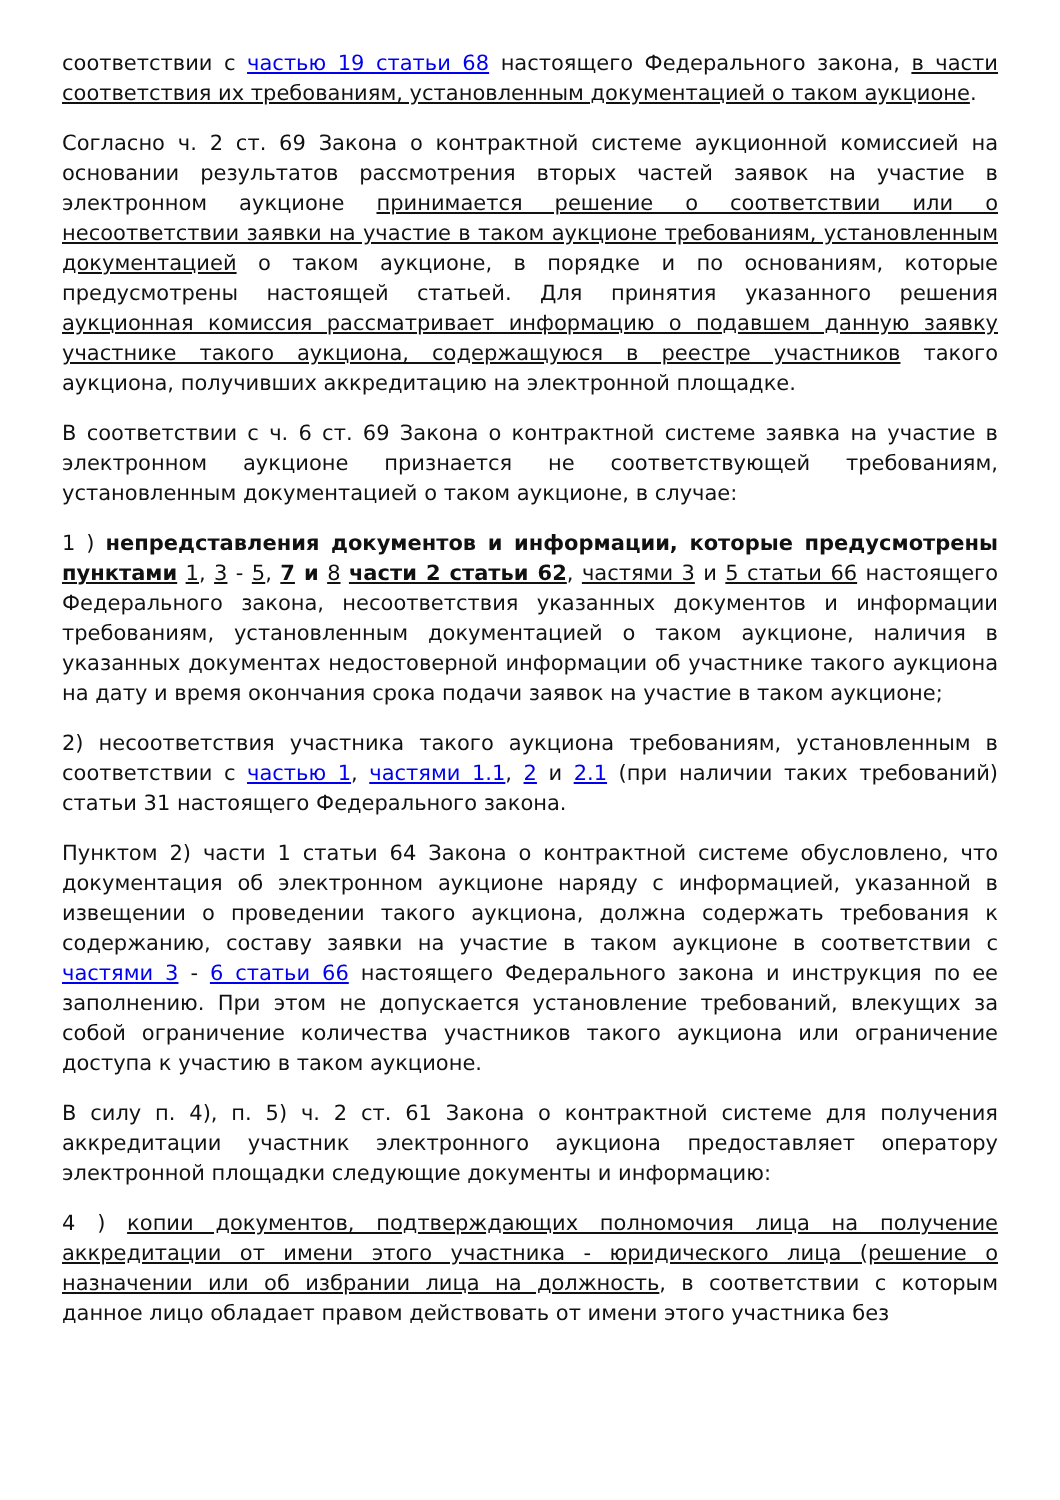соответствии с частью 19 статьи 68 настоящего Федерального закона, в части соответствия их требованиям, установленным документацией о таком аукционе.
Согласно ч. 2 ст. 69 Закона о контрактной системе аукционной комиссией на основании результатов рассмотрения вторых частей заявок на участие в электронном аукционе принимается решение о соответствии или о несоответствии заявки на участие в таком аукционе требованиям, установленным документацией о таком аукционе, в порядке и по основаниям, которые предусмотрены настоящей статьей. Для принятия указанного решения аукционная комиссия рассматривает информацию о подавшем данную заявку участнике такого аукциона, содержащуюся в реестре участников такого аукциона, получивших аккредитацию на электронной площадке.
В соответствии с ч. 6 ст. 69 Закона о контрактной системе заявка на участие в электронном аукционе признается не соответствующей требованиям, установленным документацией о таком аукционе, в случае:
1 ) непредставления документов и информации, которые предусмотрены пунктами 1, 3 - 5, 7 и 8 части 2 статьи 62, частями 3 и 5 статьи 66 настоящего Федерального закона, несоответствия указанных документов и информации требованиям, установленным документацией о таком аукционе, наличия в указанных документах недостоверной информации об участнике такого аукциона на дату и время окончания срока подачи заявок на участие в таком аукционе;
2) несоответствия участника такого аукциона требованиям, установленным в соответствии с частью 1, частями 1.1, 2 и 2.1 (при наличии таких требований) статьи 31 настоящего Федерального закона.
Пунктом 2) части 1 статьи 64 Закона о контрактной системе обусловлено, что документация об электронном аукционе наряду с информацией, указанной в извещении о проведении такого аукциона, должна содержать требования к содержанию, составу заявки на участие в таком аукционе в соответствии с частями 3 - 6 статьи 66 настоящего Федерального закона и инструкция по ее заполнению. При этом не допускается установление требований, влекущих за собой ограничение количества участников такого аукциона или ограничение доступа к участию в таком аукционе.
В силу п. 4), п. 5) ч. 2 ст. 61 Закона о контрактной системе для получения аккредитации участник электронного аукциона предоставляет оператору электронной площадки следующие документы и информацию:
4 ) копии документов, подтверждающих полномочия лица на получение аккредитации от имени этого участника - юридического лица (решение о назначении или об избрании лица на должность, в соответствии с которым данное лицо обладает правом действовать от имени этого участника без